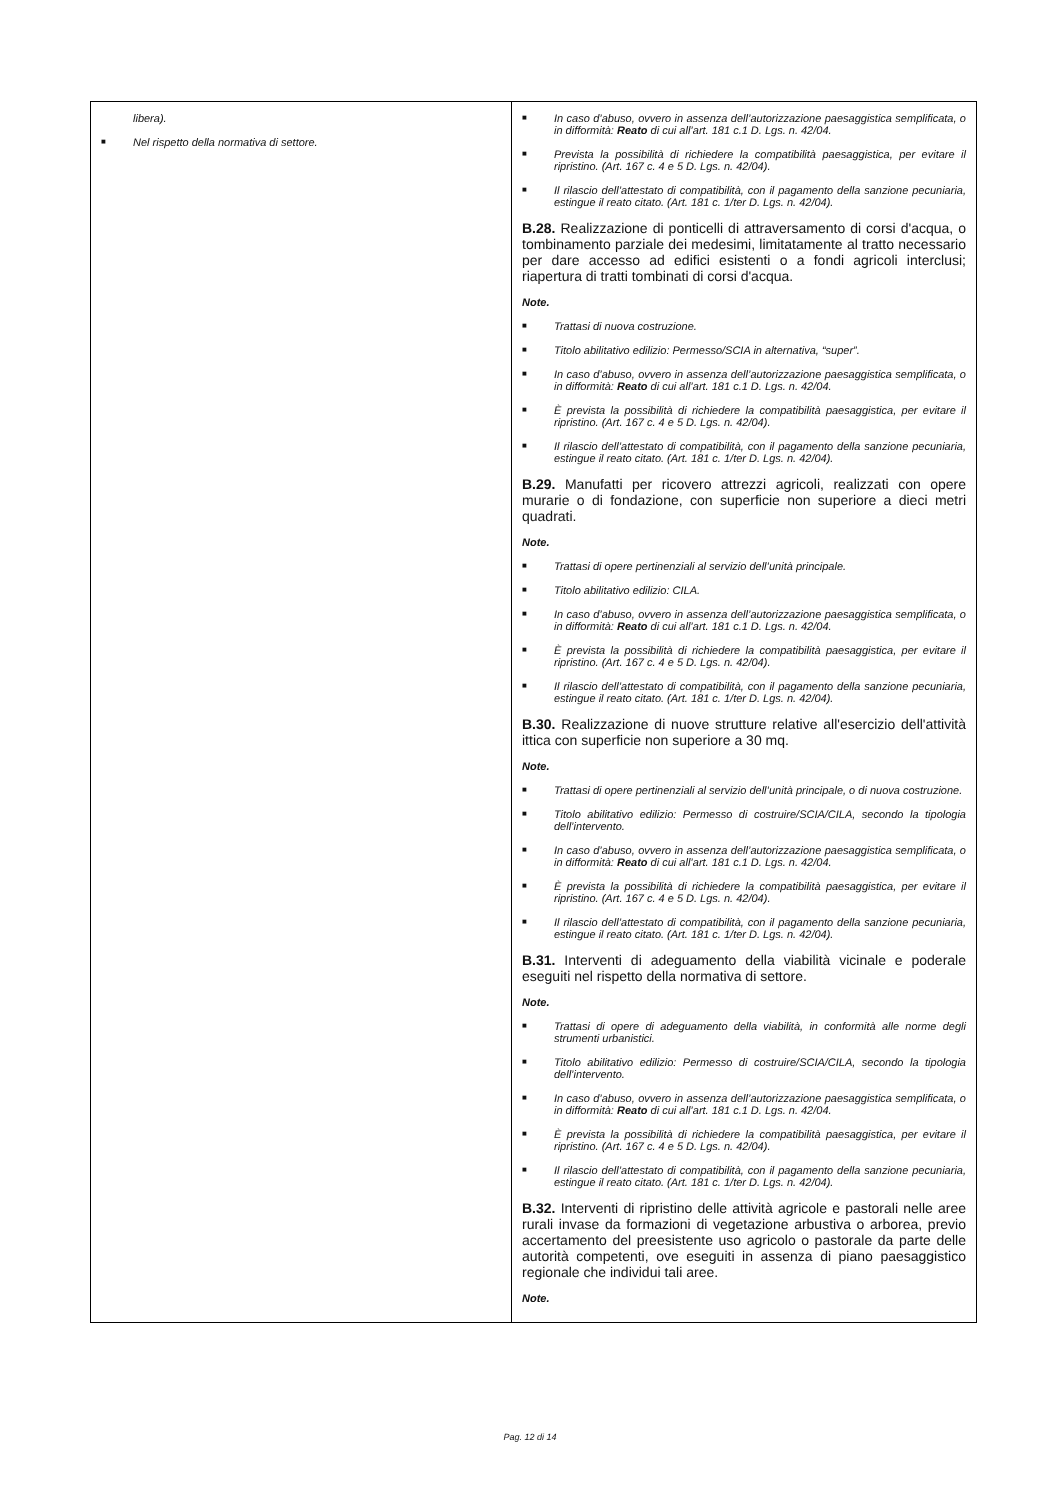| libera). ■ Nel rispetto della normativa di settore. | ■ In caso d’abuso, ovvero in assenza dell’autorizzazione paesaggistica semplificata, o in difformità: Reato di cui all’art. 181 c.1 D. Lgs. n. 42/04. ■ Prevista la possibilità di richiedere la compatibilità paesaggistica, per evitare il ripristino. (Art. 167 c. 4 e 5 D. Lgs. n. 42/04). ■ Il rilascio dell’attestato di compatibilità, con il pagamento della sanzione pecuniaria, estingue il reato citato. (Art. 181 c. 1/ter D. Lgs. n. 42/04). B.28. Realizzazione di ponticelli di attraversamento di corsi d'acqua, o tombinamento parziale dei medesimi, limitatamente al tratto necessario per dare accesso ad edifici esistenti o a fondi agricoli interclusi; riapertura di tratti tombinati di corsi d'acqua. Note. ■ Trattasi di nuova costruzione. ■ Titolo abilitativo edilizio: Permesso/SCIA in alternativa, “super”. ■ In caso d’abuso, ovvero in assenza dell’autorizzazione paesaggistica semplificata, o in difformità: Reato di cui all’art. 181 c.1 D. Lgs. n. 42/04. ■ È prevista la possibilità di richiedere la compatibilità paesaggistica, per evitare il ripristino. (Art. 167 c. 4 e 5 D. Lgs. n. 42/04). ■ Il rilascio dell’attestato di compatibilità, con il pagamento della sanzione pecuniaria, estingue il reato citato. (Art. 181 c. 1/ter D. Lgs. n. 42/04). B.29. Manufatti per ricovero attrezzi agricoli, realizzati con opere murarie o di fondazione, con superficie non superiore a dieci metri quadrati. Note. ■ Trattasi di opere pertinenziali al servizio dell’unità principale. ■ Titolo abilitativo edilizio: CILA. ■ In caso d’abuso, ovvero in assenza dell’autorizzazione paesaggistica semplificata, o in difformità: Reato di cui all’art. 181 c.1 D. Lgs. n. 42/04. ■ È prevista la possibilità di richiedere la compatibilità paesaggistica, per evitare il ripristino. (Art. 167 c. 4 e 5 D. Lgs. n. 42/04). ■ Il rilascio dell’attestato di compatibilità, con il pagamento della sanzione pecuniaria, estingue il reato citato. (Art. 181 c. 1/ter D. Lgs. n. 42/04). B.30. Realizzazione di nuove strutture relative all'esercizio dell'attività ittica con superficie non superiore a 30 mq. Note. ■ Trattasi di opere pertinenziali al servizio dell’unità principale, o di nuova costruzione. ■ Titolo abilitativo edilizio: Permesso di costruire/SCIA/CILA, secondo la tipologia dell’intervento. ■ In caso d’abuso, ovvero in assenza dell’autorizzazione paesaggistica semplificata, o in difformità: Reato di cui all’art. 181 c.1 D. Lgs. n. 42/04. ■ È prevista la possibilità di richiedere la compatibilità paesaggistica, per evitare il ripristino. (Art. 167 c. 4 e 5 D. Lgs. n. 42/04). ■ Il rilascio dell’attestato di compatibilità, con il pagamento della sanzione pecuniaria, estingue il reato citato. (Art. 181 c. 1/ter D. Lgs. n. 42/04). B.31. Interventi di adeguamento della viabilità vicinale e poderale eseguiti nel rispetto della normativa di settore. Note. ■ Trattasi di opere di adeguamento della viabilità, in conformità alle norme degli strumenti urbanistici. ■ Titolo abilitativo edilizio: Permesso di costruire/SCIA/CILA, secondo la tipologia dell’intervento. ■ In caso d’abuso, ovvero in assenza dell’autorizzazione paesaggistica semplificata, o in difformità: Reato di cui all’art. 181 c.1 D. Lgs. n. 42/04. ■ È prevista la possibilità di richiedere la compatibilità paesaggistica, per evitare il ripristino. (Art. 167 c. 4 e 5 D. Lgs. n. 42/04). ■ Il rilascio dell’attestato di compatibilità, con il pagamento della sanzione pecuniaria, estingue il reato citato. (Art. 181 c. 1/ter D. Lgs. n. 42/04). B.32. Interventi di ripristino delle attività agricole e pastorali nelle aree rurali invase da formazioni di vegetazione arbustiva o arborea, previo accertamento del preesistente uso agricolo o pastorale da parte delle autorità competenti, ove eseguiti in assenza di piano paesaggistico regionale che individui tali aree. Note. |
Pag. 12 di 14